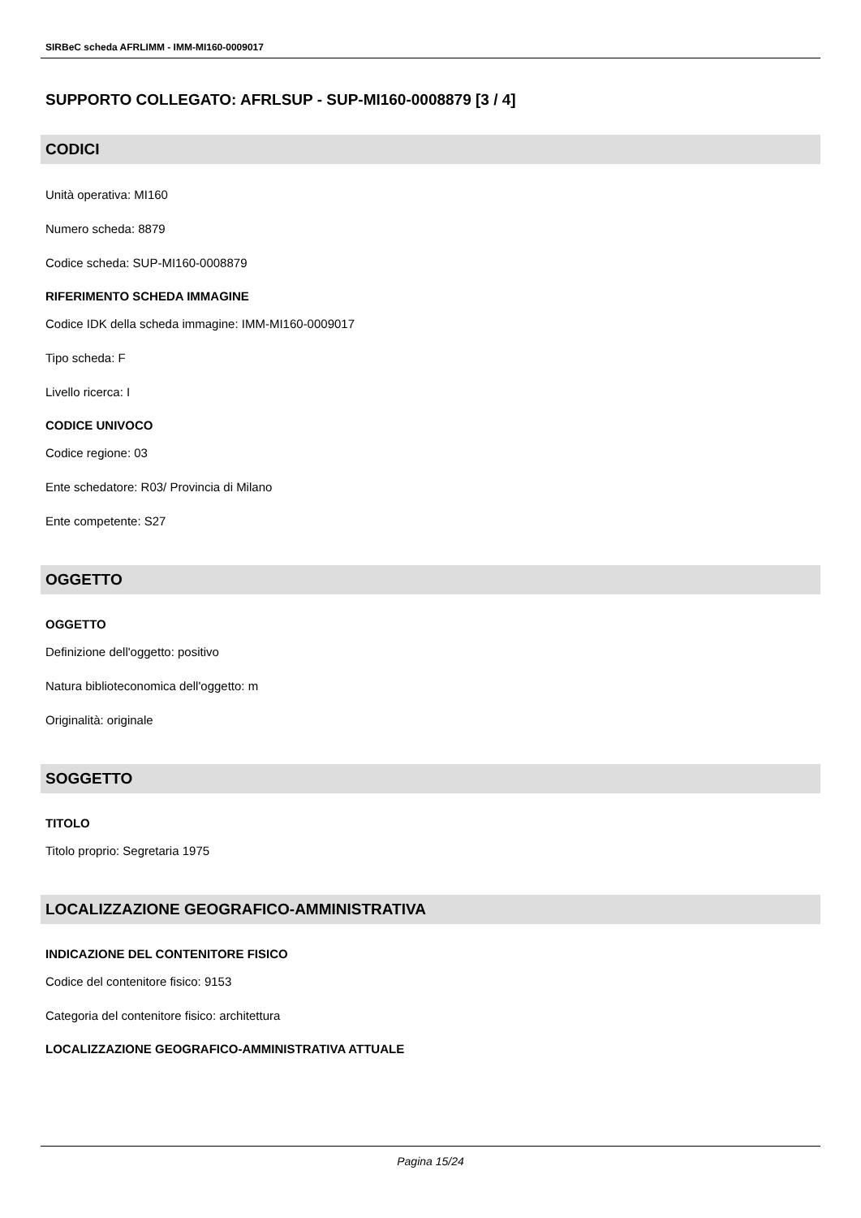SIRBeC scheda AFRLIMM - IMM-MI160-0009017
SUPPORTO COLLEGATO: AFRLSUP - SUP-MI160-0008879 [3 / 4]
CODICI
Unità operativa: MI160
Numero scheda: 8879
Codice scheda: SUP-MI160-0008879
RIFERIMENTO SCHEDA IMMAGINE
Codice IDK della scheda immagine: IMM-MI160-0009017
Tipo scheda: F
Livello ricerca: I
CODICE UNIVOCO
Codice regione: 03
Ente schedatore: R03/ Provincia di Milano
Ente competente: S27
OGGETTO
OGGETTO
Definizione dell'oggetto: positivo
Natura biblioteconomica dell'oggetto: m
Originalità: originale
SOGGETTO
TITOLO
Titolo proprio: Segretaria 1975
LOCALIZZAZIONE GEOGRAFICO-AMMINISTRATIVA
INDICAZIONE DEL CONTENITORE FISICO
Codice del contenitore fisico: 9153
Categoria del contenitore fisico: architettura
LOCALIZZAZIONE GEOGRAFICO-AMMINISTRATIVA ATTUALE
Pagina 15/24